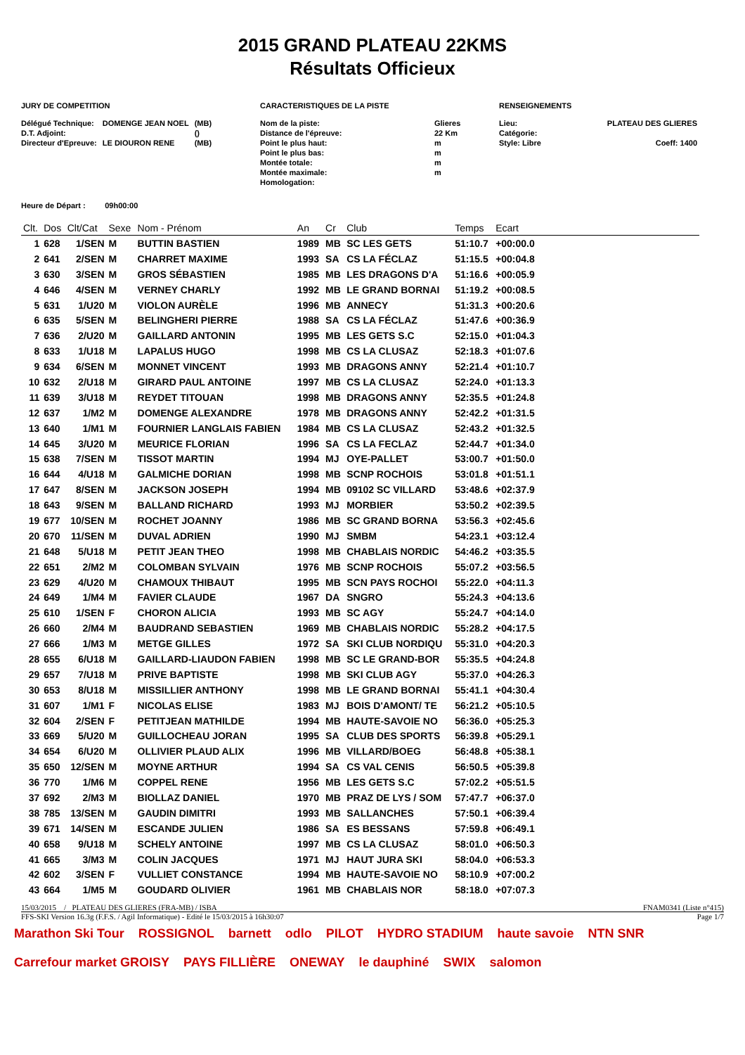2015 GRAND PLATEAU 22KMS
Résultats Officieux
JURY DE COMPETITION
| Délégué Technique: | DOMENGE JEAN NOEL | (MB) |
| D.T. Adjoint: | | () |
| Directeur d'Epreuve: | LE DIOURON RENE | (MB) |
CARACTERISTIQUES DE LA PISTE
| Nom de la piste: | Glieres |
| Distance de l'épreuve: | 22 Km |
| Point le plus haut: | m |
| Point le plus bas: | m |
| Montée totale: | m |
| Montée maximale: | m |
| Homologation: | |
RENSEIGNEMENTS
| Lieu: | PLATEAU DES GLIERES |
| Catégorie: | |
| Style: Libre | Coeff: 1400 |
Heure de Départ : 09h00:00
| Clt. | Dos | Clt/Cat | Sexe | Nom - Prénom | An | Cr | Club | Temps | Ecart | |
| --- | --- | --- | --- | --- | --- | --- | --- | --- | --- | --- |
| 1 | 628 | 1/SEN | M | BUTTIN BASTIEN | 1989 | MB | SC LES GETS | 51:10.7 | +00:00.0 | |
| 2 | 641 | 2/SEN | M | CHARRET MAXIME | 1993 | SA | CS LA FÉCLAZ | 51:15.5 | +00:04.8 | |
| 3 | 630 | 3/SEN | M | GROS SÉBASTIEN | 1985 | MB | LES DRAGONS D'A | 51:16.6 | +00:05.9 | |
| 4 | 646 | 4/SEN | M | VERNEY CHARLY | 1992 | MB | LE GRAND BORNAI | 51:19.2 | +00:08.5 | |
| 5 | 631 | 1/U20 | M | VIOLON AURÈLE | 1996 | MB | ANNECY | 51:31.3 | +00:20.6 | |
| 6 | 635 | 5/SEN | M | BELINGHERI PIERRE | 1988 | SA | CS LA FÉCLAZ | 51:47.6 | +00:36.9 | |
| 7 | 636 | 2/U20 | M | GAILLARD ANTONIN | 1995 | MB | LES GETS S.C | 52:15.0 | +01:04.3 | |
| 8 | 633 | 1/U18 | M | LAPALUS HUGO | 1998 | MB | CS LA CLUSAZ | 52:18.3 | +01:07.6 | |
| 9 | 634 | 6/SEN | M | MONNET VINCENT | 1993 | MB | DRAGONS ANNY | 52:21.4 | +01:10.7 | |
| 10 | 632 | 2/U18 | M | GIRARD PAUL ANTOINE | 1997 | MB | CS LA CLUSAZ | 52:24.0 | +01:13.3 | |
| 11 | 639 | 3/U18 | M | REYDET TITOUAN | 1998 | MB | DRAGONS ANNY | 52:35.5 | +01:24.8 | |
| 12 | 637 | 1/M2 | M | DOMENGE ALEXANDRE | 1978 | MB | DRAGONS ANNY | 52:42.2 | +01:31.5 | |
| 13 | 640 | 1/M1 | M | FOURNIER LANGLAIS FABIEN | 1984 | MB | CS LA CLUSAZ | 52:43.2 | +01:32.5 | |
| 14 | 645 | 3/U20 | M | MEURICE FLORIAN | 1996 | SA | CS LA FECLAZ | 52:44.7 | +01:34.0 | |
| 15 | 638 | 7/SEN | M | TISSOT MARTIN | 1994 | MJ | OYE-PALLET | 53:00.7 | +01:50.0 | |
| 16 | 644 | 4/U18 | M | GALMICHE DORIAN | 1998 | MB | SCNP ROCHOIS | 53:01.8 | +01:51.1 | |
| 17 | 647 | 8/SEN | M | JACKSON JOSEPH | 1994 | MB | 09102 SC VILLARD | 53:48.6 | +02:37.9 | |
| 18 | 643 | 9/SEN | M | BALLAND RICHARD | 1993 | MJ | MORBIER | 53:50.2 | +02:39.5 | |
| 19 | 677 | 10/SEN | M | ROCHET JOANNY | 1986 | MB | SC GRAND BORNA | 53:56.3 | +02:45.6 | |
| 20 | 670 | 11/SEN | M | DUVAL ADRIEN | 1990 | MJ | SMBM | 54:23.1 | +03:12.4 | |
| 21 | 648 | 5/U18 | M | PETIT JEAN THEO | 1998 | MB | CHABLAIS NORDIC | 54:46.2 | +03:35.5 | |
| 22 | 651 | 2/M2 | M | COLOMBAN SYLVAIN | 1976 | MB | SCNP ROCHOIS | 55:07.2 | +03:56.5 | |
| 23 | 629 | 4/U20 | M | CHAMOUX THIBAUT | 1995 | MB | SCN PAYS ROCHOI | 55:22.0 | +04:11.3 | |
| 24 | 649 | 1/M4 | M | FAVIER CLAUDE | 1967 | DA | SNGRO | 55:24.3 | +04:13.6 | |
| 25 | 610 | 1/SEN | F | CHORON ALICIA | 1993 | MB | SC AGY | 55:24.7 | +04:14.0 | |
| 26 | 660 | 2/M4 | M | BAUDRAND SEBASTIEN | 1969 | MB | CHABLAIS NORDIC | 55:28.2 | +04:17.5 | |
| 27 | 666 | 1/M3 | M | METGE GILLES | 1972 | SA | SKI CLUB NORDIQU | 55:31.0 | +04:20.3 | |
| 28 | 655 | 6/U18 | M | GAILLARD-LIAUDON FABIEN | 1998 | MB | SC LE GRAND-BOR | 55:35.5 | +04:24.8 | |
| 29 | 657 | 7/U18 | M | PRIVE BAPTISTE | 1998 | MB | SKI CLUB AGY | 55:37.0 | +04:26.3 | |
| 30 | 653 | 8/U18 | M | MISSILLIER ANTHONY | 1998 | MB | LE GRAND BORNAI | 55:41.1 | +04:30.4 | |
| 31 | 607 | 1/M1 | F | NICOLAS ELISE | 1983 | MJ | BOIS D'AMONT/ TE | 56:21.2 | +05:10.5 | |
| 32 | 604 | 2/SEN | F | PETITJEAN MATHILDE | 1994 | MB | HAUTE-SAVOIE NO | 56:36.0 | +05:25.3 | |
| 33 | 669 | 5/U20 | M | GUILLOCHEAU JORAN | 1995 | SA | CLUB DES SPORTS | 56:39.8 | +05:29.1 | |
| 34 | 654 | 6/U20 | M | OLLIVIER PLAUD ALIX | 1996 | MB | VILLARD/BOEG | 56:48.8 | +05:38.1 | |
| 35 | 650 | 12/SEN | M | MOYNE ARTHUR | 1994 | SA | CS VAL CENIS | 56:50.5 | +05:39.8 | |
| 36 | 770 | 1/M6 | M | COPPEL RENE | 1956 | MB | LES GETS S.C | 57:02.2 | +05:51.5 | |
| 37 | 692 | 2/M3 | M | BIOLLAZ DANIEL | 1970 | MB | PRAZ DE LYS / SOM | 57:47.7 | +06:37.0 | |
| 38 | 785 | 13/SEN | M | GAUDIN DIMITRI | 1993 | MB | SALLANCHES | 57:50.1 | +06:39.4 | |
| 39 | 671 | 14/SEN | M | ESCANDE JULIEN | 1986 | SA | ES BESSANS | 57:59.8 | +06:49.1 | |
| 40 | 658 | 9/U18 | M | SCHELY ANTOINE | 1997 | MB | CS LA CLUSAZ | 58:01.0 | +06:50.3 | |
| 41 | 665 | 3/M3 | M | COLIN JACQUES | 1971 | MJ | HAUT JURA SKI | 58:04.0 | +06:53.3 | |
| 42 | 602 | 3/SEN | F | VULLIET CONSTANCE | 1994 | MB | HAUTE-SAVOIE NO | 58:10.9 | +07:00.2 | |
| 43 | 664 | 1/M5 | M | GOUDARD OLIVIER | 1961 | MB | CHABLAIS NOR | 58:18.0 | +07:07.3 | |
15/03/2015 / PLATEAU DES GLIERES (FRA-MB) / ISBA FNAM0341 (Liste n°415)
FFS-SKI Version 16.3g (F.F.S. / Agil Informatique) - Edité le 15/03/2015 à 16h30:07 Page 1/7
Marathon Ski Tour ROSSIGNOL barnett odlo PILOT HYDRO STADIUM haute savoie NTN SNR Carrefour market GROISY PAYS FILLIÈRE ONEWAY le dauphiné SWIX salomon